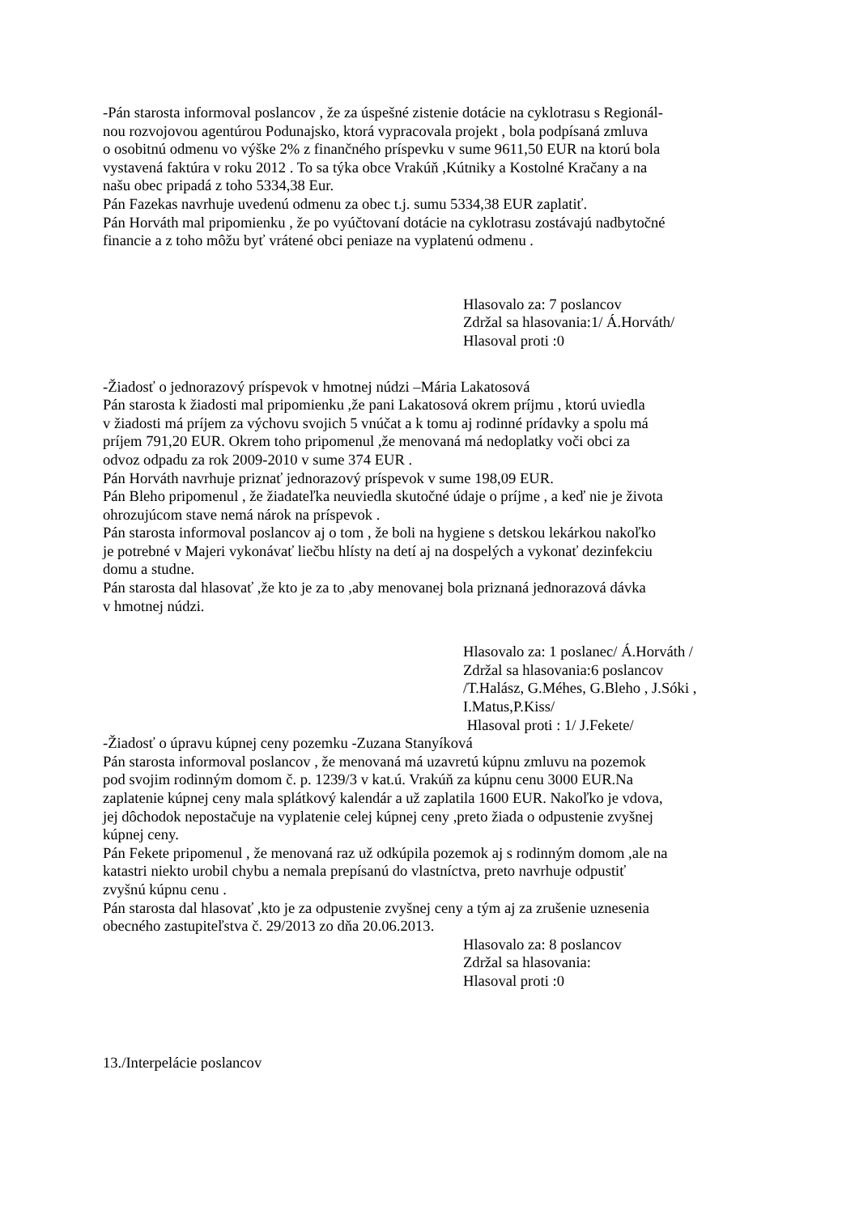-Pán starosta informoval poslancov , že za úspešné zistenie dotácie na cyklotrasu s Regionál-
nou rozvojovou agentúrou Podunajsko, ktorá vypracovala projekt , bola podpísaná zmluva
o osobitnú odmenu vo výške 2% z finančného príspevku v sume 9611,50 EUR na ktorú bola
vystavená faktúra v roku 2012 . To sa týka obce Vrakúň ,Kútniky a Kostolné Kračany a na
našu obec pripadá z toho 5334,38 Eur.
Pán Fazekas navrhuje uvedenú odmenu za obec t.j. sumu 5334,38 EUR zaplatiť.
Pán Horváth mal pripomienku , že po vyúčtovaní dotácie na cyklotrasu zostávajú nadbytočné
financie a z toho môžu byť vrátené obci peniaze na vyplatenú odmenu .
Hlasovalo za: 7 poslancov
Zdržal sa hlasovania:1/ Á.Horváth/
Hlasoval proti :0
-Žiadosť o jednorazový príspevok v hmotnej núdzi –Mária Lakatosová
Pán starosta k žiadosti mal pripomienku ,že pani Lakatosová okrem príjmu , ktorú uviedla
v žiadosti má príjem za výchovu svojich 5 vnúčat a k tomu aj rodinné prídavky a spolu má
príjem 791,20 EUR. Okrem toho pripomenul ,že menovaná má nedoplatky voči obci za
odvoz odpadu za rok 2009-2010 v sume 374 EUR .
Pán Horváth navrhuje priznať jednorazový príspevok v sume 198,09 EUR.
Pán Bleho pripomenul , že žiadateľka neuviedla skutočné údaje o príjme , a keď nie je života
ohrozujúcom stave nemá nárok na príspevok .
Pán starosta informoval poslancov aj o tom , že boli na hygiene s detskou lekárkou nakoľko
je potrebné v Majeri vykonávať liečbu hlísty na detí aj na dospelých a vykonať dezinfekciu
domu a studne.
Pán starosta dal hlasovať ,že kto je za to ,aby menovanej bola priznaná jednorazová dávka
v hmotnej núdzi.
Hlasovalo za: 1 poslanec/ Á.Horváth /
Zdržal sa hlasovania:6 poslancov
/T.Halász, G.Méhes, G.Bleho , J.Sóki ,
I.Matus,P.Kiss/
Hlasoval proti : 1/ J.Fekete/
-Žiadosť o úpravu kúpnej ceny pozemku -Zuzana Stanyíková
Pán starosta informoval poslancov , že menovaná má uzavretú kúpnu zmluvu na pozemok
pod svojim rodinným domom č. p. 1239/3 v kat.ú. Vrakúň za kúpnu cenu 3000 EUR.Na
zaplatenie kúpnej ceny mala splátkový kalendár a už zaplatila 1600 EUR. Nakoľko je vdova,
jej dôchodok nepostačuje na vyplatenie celej kúpnej ceny ,preto žiada o odpustenie zvyšnej
kúpnej ceny.
Pán Fekete pripomenul , že menovaná raz už odkúpila pozemok aj s rodinným domom ,ale na
katastri niekto urobil chybu a nemala prepísanú do vlastníctva, preto navrhuje odpustiť
zvyšnú kúpnu cenu .
Pán starosta dal hlasovať ,kto je za odpustenie zvyšnej ceny a tým aj za zrušenie uznesenia
obecného zastupiteľstva č. 29/2013 zo dňa 20.06.2013.
Hlasovalo za: 8 poslancov
Zdržal sa hlasovania:
Hlasoval proti :0
13./Interpelácie poslancov